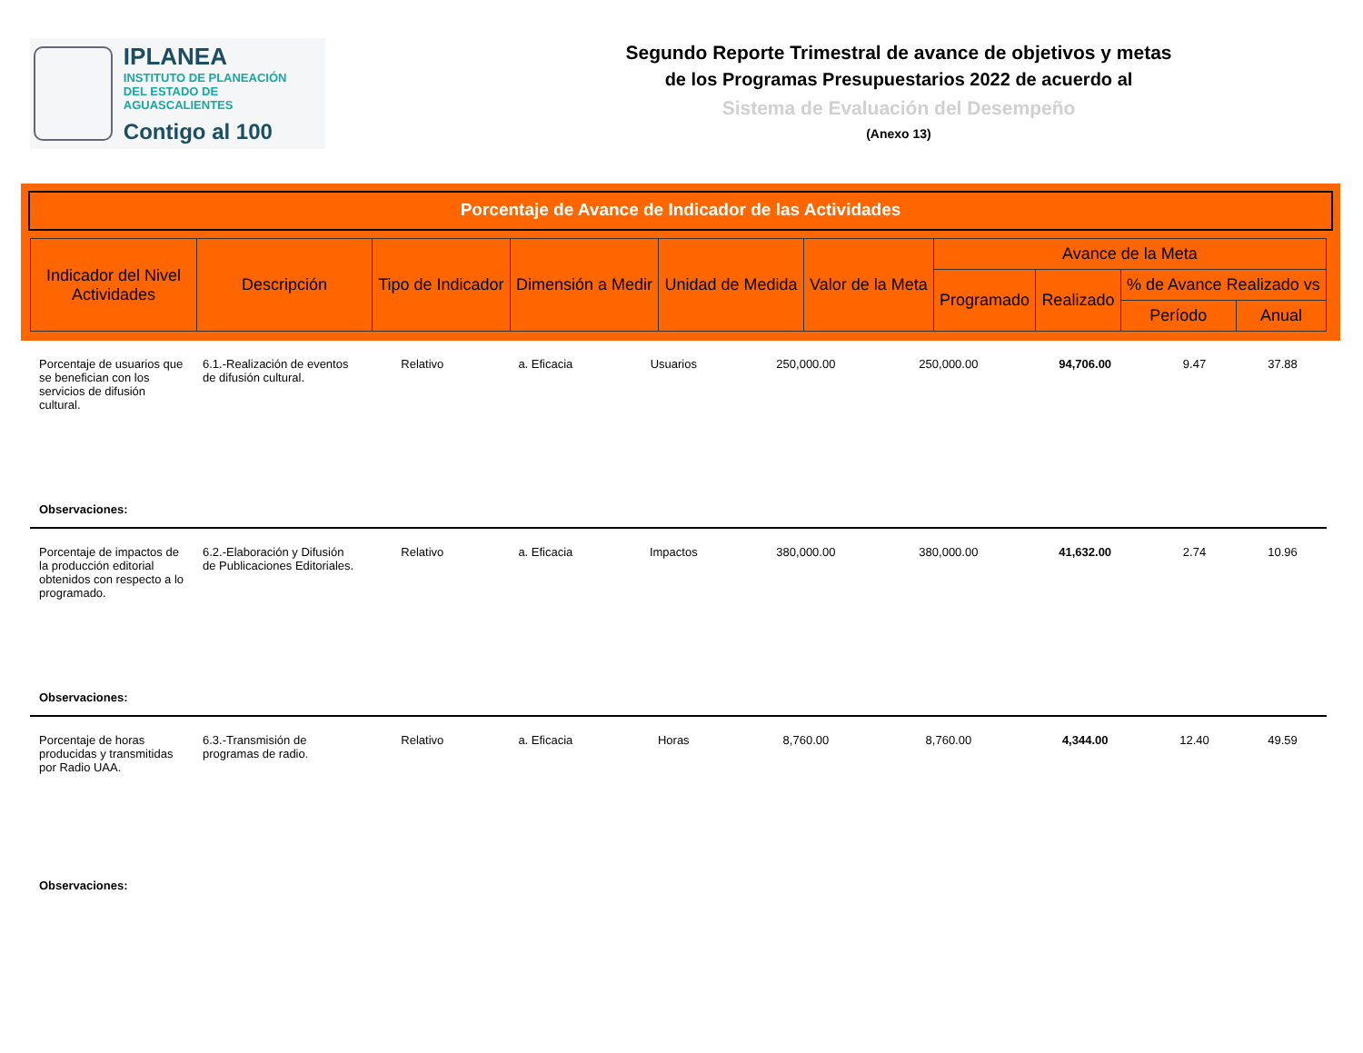IPLANEA
INSTITUTO DE PLANEACIÓN
DEL ESTADO DE AGUASCALIENTES
Contigo al 100
Segundo Reporte Trimestral de avance de objetivos y metas
de los Programas Presupuestarios 2022 de acuerdo al
Sistema de Evaluación del Desempeño
(Anexo 13)
Porcentaje de Avance de Indicador de las Actividades
| Indicador del Nivel Actividades | Descripción | Tipo de Indicador | Dimensión a Medir | Unidad de Medida | Valor de la Meta | Avance de la Meta | | | |
| --- | --- | --- | --- | --- | --- | --- | --- | --- | --- |
| | | | | | | Programado | Realizado | % de Avance Realizado vs | |
| | | | | | | | | Período | Anual |
| Porcentaje de usuarios que se benefician con los servicios de difusión cultural. | 6.1.-Realización de eventos de difusión cultural. | Relativo | a. Eficacia | Usuarios | 250,000.00 | 250,000.00 | 94,706.00 | 9.47 | 37.88 |
| Observaciones: | | | | | | | | | |
| Porcentaje de impactos de la producción editorial obtenidos con respecto a lo programado. | 6.2.-Elaboración y Difusión de Publicaciones Editoriales. | Relativo | a. Eficacia | Impactos | 380,000.00 | 380,000.00 | 41,632.00 | 2.74 | 10.96 |
| Observaciones: | | | | | | | | | |
| Porcentaje de horas producidas y transmitidas por Radio UAA. | 6.3.-Transmisión de programas de radio. | Relativo | a. Eficacia | Horas | 8,760.00 | 8,760.00 | 4,344.00 | 12.40 | 49.59 |
| Observaciones: | | | | | | | | | |